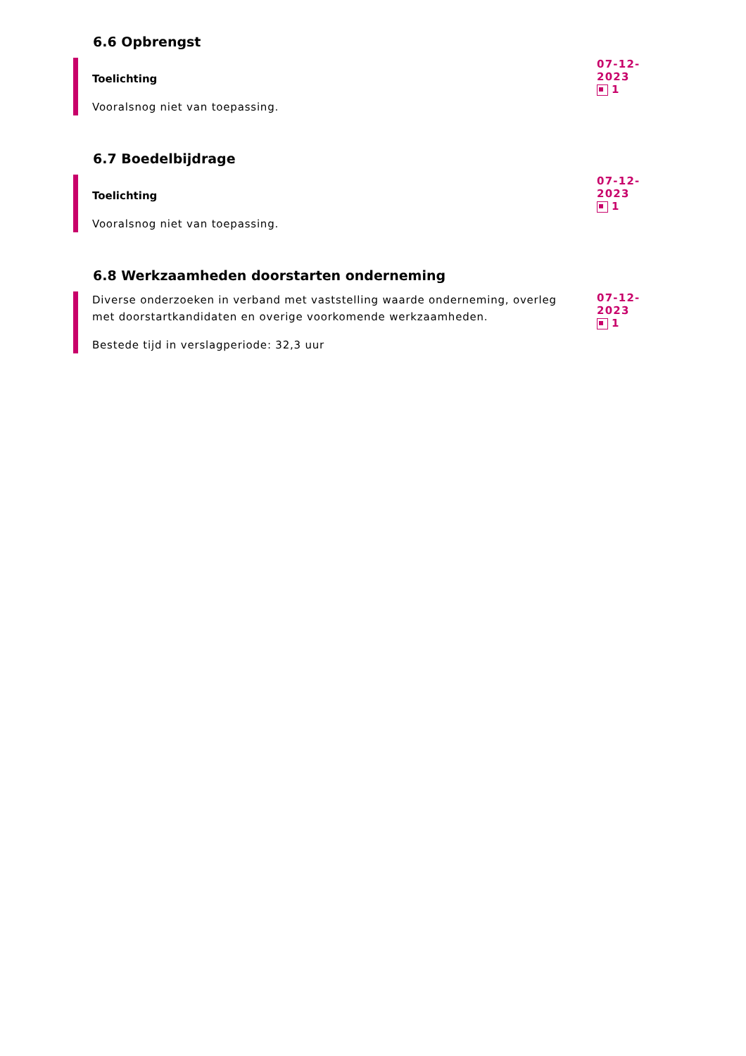6.6 Opbrengst
Toelichting
Vooralsnog niet van toepassing.
07-12-2023
1
6.7 Boedelbijdrage
Toelichting
Vooralsnog niet van toepassing.
07-12-2023
1
6.8 Werkzaamheden doorstarten onderneming
Diverse onderzoeken in verband met vaststelling waarde onderneming, overleg met doorstartkandidaten en overige voorkomende werkzaamheden.
Bestede tijd in verslagperiode: 32,3 uur
07-12-2023
1